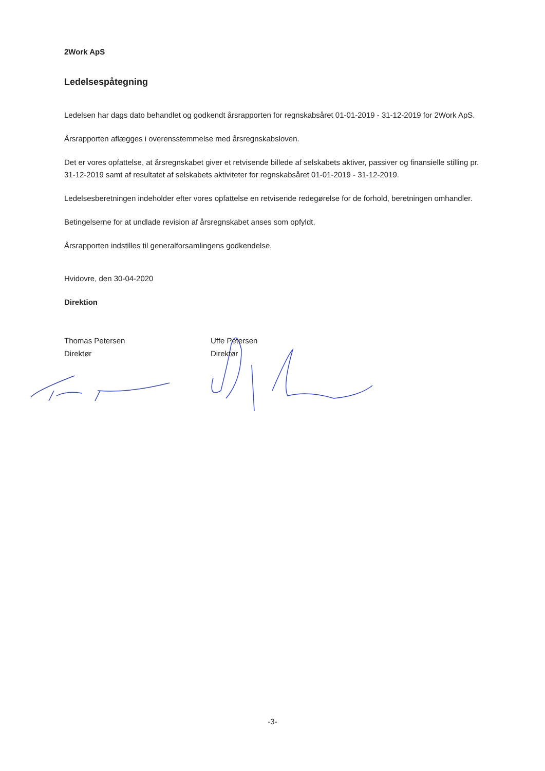2Work ApS
Ledelsespåtegning
Ledelsen har dags dato behandlet og godkendt årsrapporten for regnskabsåret 01-01-2019 - 31-12-2019 for 2Work ApS.
Årsrapporten aflægges i overensstemmelse med årsregnskabsloven.
Det er vores opfattelse, at årsregnskabet giver et retvisende billede af selskabets aktiver, passiver og finansielle stilling pr. 31-12-2019 samt af resultatet af selskabets aktiviteter for regnskabsåret 01-01-2019 - 31-12-2019.
Ledelsesberetningen indeholder efter vores opfattelse en retvisende redegørelse for de forhold, beretningen omhandler.
Betingelserne for at undlade revision af årsregnskabet anses som opfyldt.
Årsrapporten indstilles til generalforsamlingens godkendelse.
Hvidovre, den 30-04-2020
Direktion
Thomas Petersen
Direktør
Uffe Petersen
Direktør
-3-